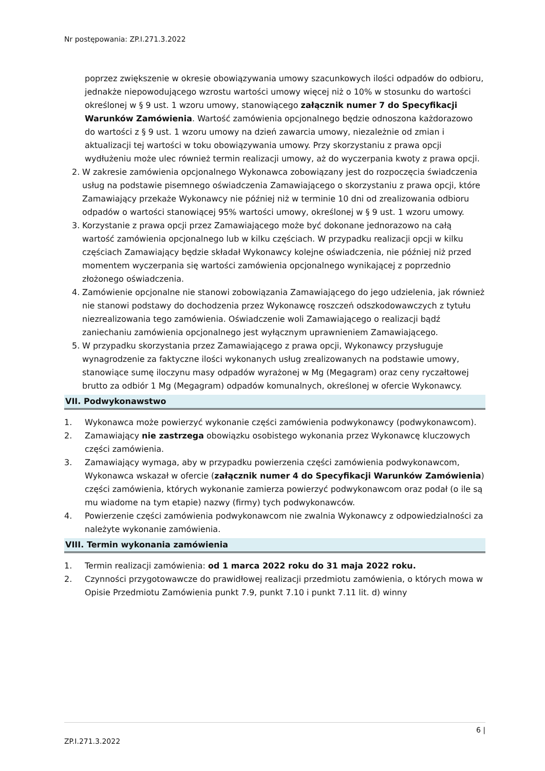Nr postępowania: ZP.I.271.3.2022
poprzez zwiększenie w okresie obowiązywania umowy szacunkowych ilości odpadów do odbioru, jednakże niepowodującego wzrostu wartości umowy więcej niż o 10% w stosunku do wartości określonej w § 9 ust. 1 wzoru umowy, stanowiącego załącznik numer 7 do Specyfikacji Warunków Zamówienia. Wartość zamówienia opcjonalnego będzie odnoszona każdorazowo do wartości z § 9 ust. 1 wzoru umowy na dzień zawarcia umowy, niezależnie od zmian i aktualizacji tej wartości w toku obowiązywania umowy. Przy skorzystaniu z prawa opcji wydłużeniu może ulec również termin realizacji umowy, aż do wyczerpania kwoty z prawa opcji.
2. W zakresie zamówienia opcjonalnego Wykonawca zobowiązany jest do rozpoczęcia świadczenia usług na podstawie pisemnego oświadczenia Zamawiającego o skorzystaniu z prawa opcji, które Zamawiający przekaże Wykonawcy nie później niż w terminie 10 dni od zrealizowania odbioru odpadów o wartości stanowiącej 95% wartości umowy, określonej w § 9 ust. 1 wzoru umowy.
3. Korzystanie z prawa opcji przez Zamawiającego może być dokonane jednorazowo na całą wartość zamówienia opcjonalnego lub w kilku częściach. W przypadku realizacji opcji w kilku częściach Zamawiający będzie składał Wykonawcy kolejne oświadczenia, nie później niż przed momentem wyczerpania się wartości zamówienia opcjonalnego wynikającej z poprzednio złożonego oświadczenia.
4. Zamówienie opcjonalne nie stanowi zobowiązania Zamawiającego do jego udzielenia, jak również nie stanowi podstawy do dochodzenia przez Wykonawcę roszczeń odszkodowawczych z tytułu niezrealizowania tego zamówienia. Oświadczenie woli Zamawiającego o realizacji bądź zaniechaniu zamówienia opcjonalnego jest wyłącznym uprawnieniem Zamawiającego.
5. W przypadku skorzystania przez Zamawiającego z prawa opcji, Wykonawcy przysługuje wynagrodzenie za faktyczne ilości wykonanych usług zrealizowanych na podstawie umowy, stanowiące sumę iloczynu masy odpadów wyrażonej w Mg (Megagram) oraz ceny ryczałtowej brutto za odbiór 1 Mg (Megagram) odpadów komunalnych, określonej w ofercie Wykonawcy.
VII. Podwykonawstwo
1. Wykonawca może powierzyć wykonanie części zamówienia podwykonawcy (podwykonawcom).
2. Zamawiający nie zastrzega obowiązku osobistego wykonania przez Wykonawcę kluczowych części zamówienia.
3. Zamawiający wymaga, aby w przypadku powierzenia części zamówienia podwykonawcom, Wykonawca wskazał w ofercie (załącznik numer 4 do Specyfikacji Warunków Zamówienia) części zamówienia, których wykonanie zamierza powierzyć podwykonawcom oraz podał (o ile są mu wiadome na tym etapie) nazwy (firmy) tych podwykonawców.
4. Powierzenie części zamówienia podwykonawcom nie zwalnia Wykonawcy z odpowiedzialności za należyte wykonanie zamówienia.
VIII. Termin wykonania zamówienia
1. Termin realizacji zamówienia: od 1 marca 2022 roku do 31 maja 2022 roku.
2. Czynności przygotowawcze do prawidłowej realizacji przedmiotu zamówienia, o których mowa w Opisie Przedmiotu Zamówienia punkt 7.9, punkt 7.10 i punkt 7.11 lit. d) winny
6 |
ZP.I.271.3.2022